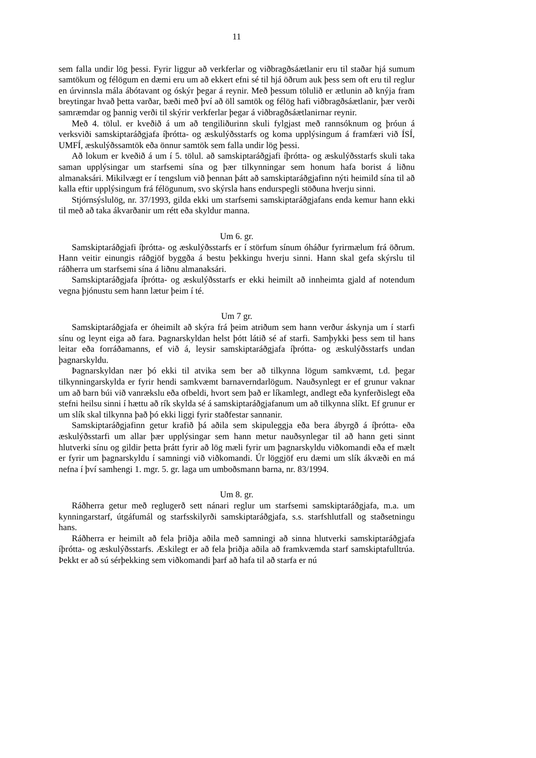11
sem falla undir lög þessi. Fyrir liggur að verkferlar og viðbragðsáætlanir eru til staðar hjá sumum samtökum og félögum en dæmi eru um að ekkert efni sé til hjá öðrum auk þess sem oft eru til reglur en úrvinnsla mála ábótavant og óskýr þegar á reynir. Með þessum tölulið er ætlunin að knýja fram breytingar hvað þetta varðar, bæði með því að öll samtök og félög hafi viðbragðsáætlanir, þær verði samræmdar og þannig verði til skýrir verkferlar þegar á viðbragðsáætlanirnar reynir.
Með 4. tölul. er kveðið á um að tengiliðurinn skuli fylgjast með rannsóknum og þróun á verksviði samskiptaráðgjafa íþrótta- og æskulýðsstarfs og koma upplýsingum á framfæri við ÍSÍ, UMFÍ, æskulýðssamtök eða önnur samtök sem falla undir lög þessi.
Að lokum er kveðið á um í 5. tölul. að samskiptaráðgjafi íþrótta- og æskulýðsstarfs skuli taka saman upplýsingar um starfsemi sína og þær tilkynningar sem honum hafa borist á liðnu almanaksári. Mikilvægt er í tengslum við þennan þátt að samskiptaráðgjafinn nýti heimild sína til að kalla eftir upplýsingum frá félögunum, svo skýrsla hans endurspegli stöðuna hverju sinni.
Stjórnsýslulög, nr. 37/1993, gilda ekki um starfsemi samskiptaráðgjafans enda kemur hann ekki til með að taka ákvarðanir um rétt eða skyldur manna.
Um 6. gr.
Samskiptaráðgjafi íþrótta- og æskulýðsstarfs er í störfum sínum óháður fyrirmælum frá öðrum. Hann veitir einungis ráðgjöf byggða á bestu þekkingu hverju sinni. Hann skal gefa skýrslu til ráðherra um starfsemi sína á liðnu almanaksári.
Samskiptaráðgjafa íþrótta- og æskulýðsstarfs er ekki heimilt að innheimta gjald af notendum vegna þjónustu sem hann lætur þeim í té.
Um 7 gr.
Samskiptaráðgjafa er óheimilt að skýra frá þeim atriðum sem hann verður áskynja um í starfi sínu og leynt eiga að fara. Þagnarskyldan helst þótt látið sé af starfi. Samþykki þess sem til hans leitar eða forráðamanns, ef við á, leysir samskiptaráðgjafa íþrótta- og æskulýðsstarfs undan þagnarskyldu.
Þagnarskyldan nær þó ekki til atvika sem ber að tilkynna lögum samkvæmt, t.d. þegar tilkynningarskylda er fyrir hendi samkvæmt barnaverndarlögum. Nauðsynlegt er ef grunur vaknar um að barn búi við vanrækslu eða ofbeldi, hvort sem það er líkamlegt, andlegt eða kynferðislegt eða stefni heilsu sinni í hættu að rík skylda sé á samskiptaráðgjafanum um að tilkynna slíkt. Ef grunur er um slík skal tilkynna það þó ekki liggi fyrir staðfestar sannanir.
Samskiptaráðgjafinn getur krafið þá aðila sem skipuleggja eða bera ábyrgð á íþrótta- eða æskulýðsstarfi um allar þær upplýsingar sem hann metur nauðsynlegar til að hann geti sinnt hlutverki sínu og gildir þetta þrátt fyrir að lög mæli fyrir um þagnarskyldu viðkomandi eða ef mælt er fyrir um þagnarskyldu í samningi við viðkomandi. Úr löggjöf eru dæmi um slík ákvæði en má nefna í því samhengi 1. mgr. 5. gr. laga um umboðsmann barna, nr. 83/1994.
Um 8. gr.
Ráðherra getur með reglugerð sett nánari reglur um starfsemi samskiptaráðgjafa, m.a. um kynningarstarf, útgáfumál og starfsskilyrði samskiptaráðgjafa, s.s. starfshlutfall og staðsetningu hans.
Ráðherra er heimilt að fela þriðja aðila með samningi að sinna hlutverki samskiptaráðgjafa íþrótta- og æskulýðsstarfs. Æskilegt er að fela þriðja aðila að framkvæmda starf samskiptafulltrúa. Þekkt er að sú sérþekking sem viðkomandi þarf að hafa til að starfa er nú